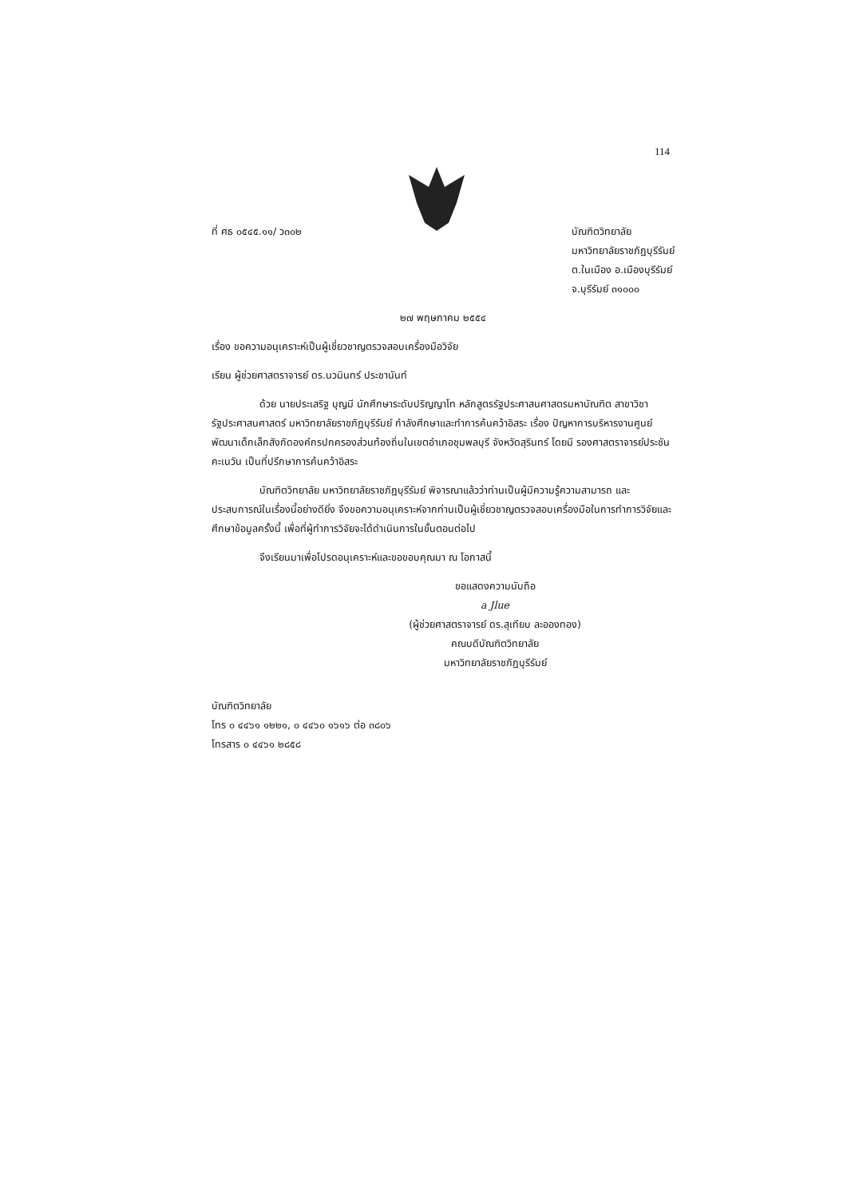114
ที่ ศธ ๐๕๔๕.๑๑/ ว๓๐๒ บัณฑิตวิทยาลัย
มหาวิทยาลัยราชภัฏบุรีรัมย์
ต.ในเมือง อ.เมืองบุรีรัมย์
จ.บุรีรัมย์ ๓๑๐๐๐
๒๗ พฤษภาคม ๒๕๕๔
เรื่อง ขอความอนุเคราะห์เป็นผู้เชี่ยวชาญตรวจสอบเครื่องมือวิจัย
เรียน ผู้ช่วยศาสตราจารย์ ดร.นวมินทร์ ประชานันท์
ด้วย นายประเสริฐ บุญมี นักศึกษาระดับปริญญาโท หลักสูตรรัฐประศาสนศาสตรมหาบัณฑิต สาขาวิชารัฐประศาสนศาสตร์ มหาวิทยาลัยราชภัฏบุรีรัมย์ กำลังศึกษาและทำการค้นคว้าอิสระ เรื่อง ปัญหาการบริหารงานศูนย์พัฒนาเด็กเล็กสังกัดองค์กรปกครองส่วนท้องถิ่นในเขตอำเภอชุมพลบุรี จังหวัดสุรินทร์ โดยมี รองศาสตราจารย์ประชัน คะเนวัน เป็นที่ปรึกษาการค้นคว้าอิสระ
บัณฑิตวิทยาลัย มหาวิทยาลัยราชภัฏบุรีรัมย์ พิจารณาแล้วว่าท่านเป็นผู้มีความรู้ความสามารถ และประสบการณ์ในเรื่องนี้อย่างดียิ่ง จึงขอความอนุเคราะห์จากท่านเป็นผู้เชี่ยวชาญตรวจสอบเครื่องมือในการทำการวิจัยและศึกษาข้อมูลครั้งนี้ เพื่อที่ผู้ทำการวิจัยจะได้ดำเนินการในขั้นตอนต่อไป
จึงเรียนมาเพื่อโปรดอนุเคราะห์และขอขอบคุณมา ณ โอกาสนี้
ขอแสดงความนับถือ
a Jlue
(ผู้ช่วยศาสตราจารย์ ดร.สุเทียบ ละอองทอง)
คณบดีบัณฑิตวิทยาลัย
มหาวิทยาลัยราชภัฏบุรีรัมย์
บัณฑิตวิทยาลัย
โทร ๐ ๔๔๖๑ ๑๒๒๑, ๐ ๔๔๖๐ ๑๖๑๖ ต่อ ๓๘๐๖
โทรสาร ๐ ๔๔๖๑ ๒๘๕๘